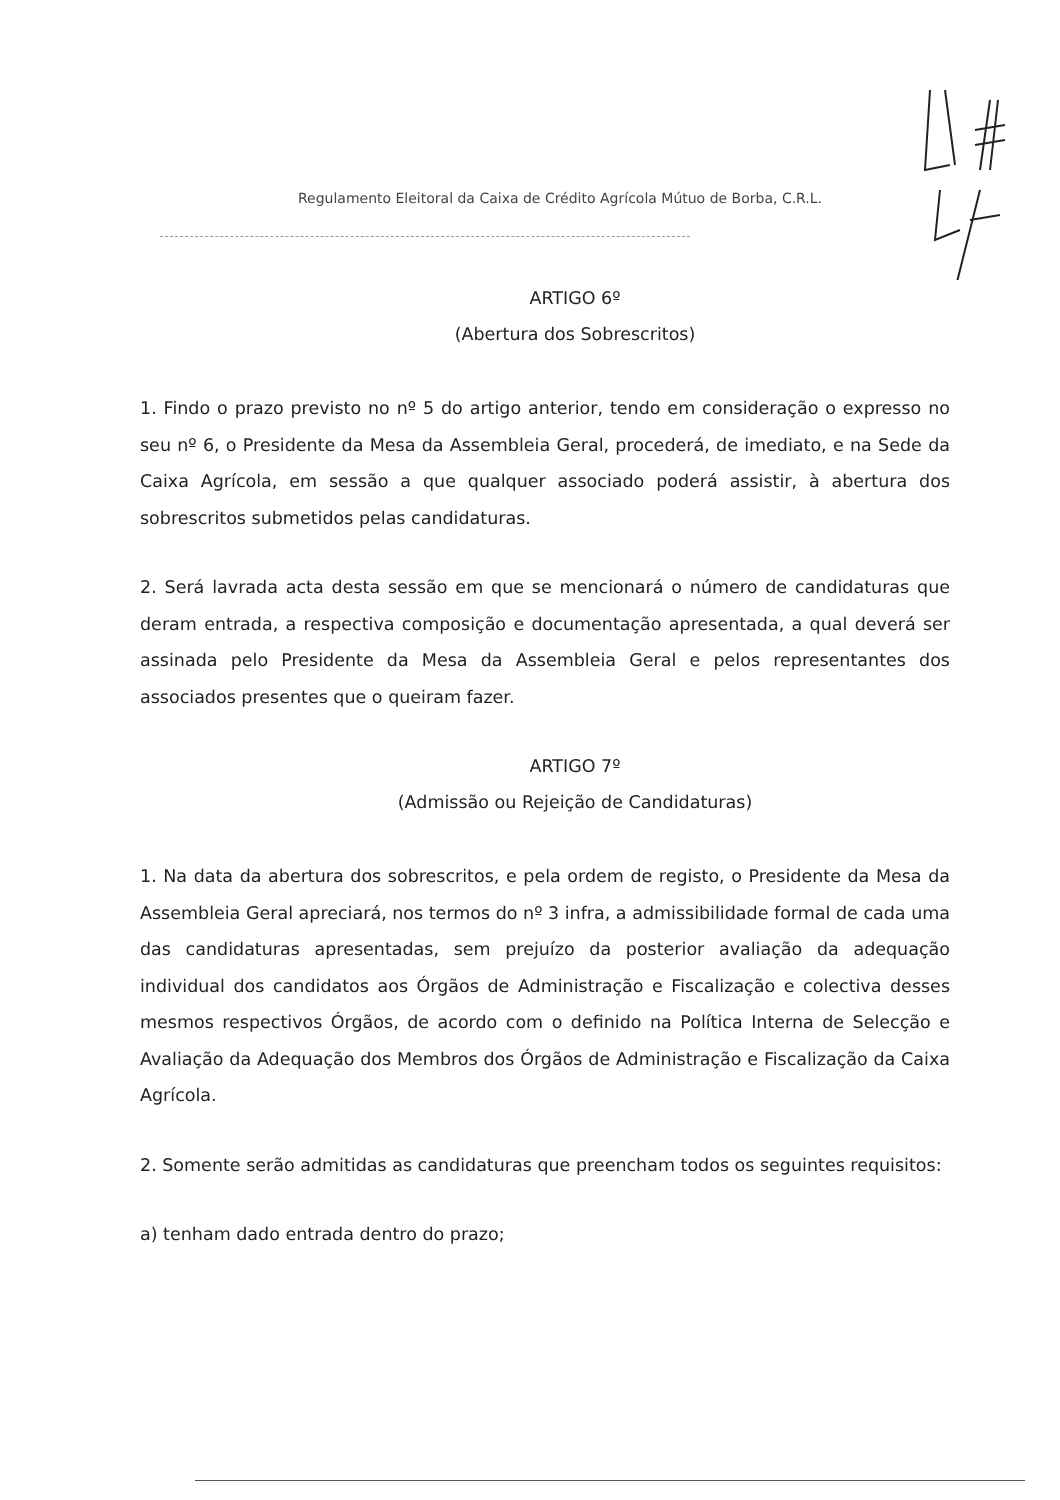Regulamento Eleitoral da Caixa de Crédito Agrícola Mútuo de Borba, C.R.L.
ARTIGO 6º
(Abertura dos Sobrescritos)
1. Findo o prazo previsto no nº 5 do artigo anterior, tendo em consideração o expresso no seu nº 6, o Presidente da Mesa da Assembleia Geral, procederá, de imediato, e na Sede da Caixa Agrícola, em sessão a que qualquer associado poderá assistir, à abertura dos sobrescritos submetidos pelas candidaturas.
2. Será lavrada acta desta sessão em que se mencionará o número de candidaturas que deram entrada, a respectiva composição e documentação apresentada, a qual deverá ser assinada pelo Presidente da Mesa da Assembleia Geral e pelos representantes dos associados presentes que o queiram fazer.
ARTIGO 7º
(Admissão ou Rejeição de Candidaturas)
1. Na data da abertura dos sobrescritos, e pela ordem de registo, o Presidente da Mesa da Assembleia Geral apreciará, nos termos do nº 3 infra, a admissibilidade formal de cada uma das candidaturas apresentadas, sem prejuízo da posterior avaliação da adequação individual dos candidatos aos Órgãos de Administração e Fiscalização e colectiva desses mesmos respectivos Órgãos, de acordo com o definido na Política Interna de Selecção e Avaliação da Adequação dos Membros dos Órgãos de Administração e Fiscalização da Caixa Agrícola.
2. Somente serão admitidas as candidaturas que preencham todos os seguintes requisitos:
a) tenham dado entrada dentro do prazo;